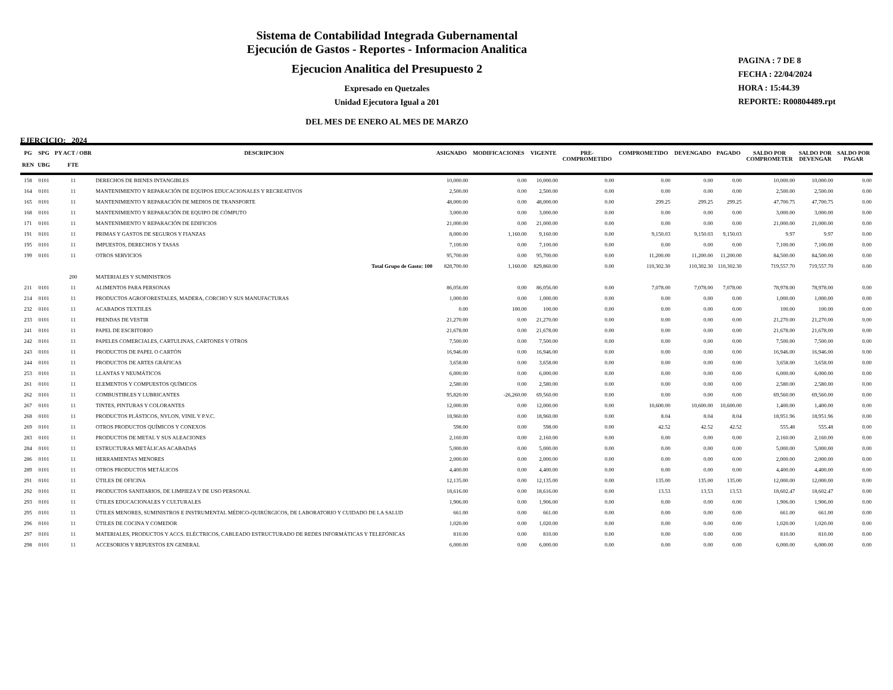Sistema de Contabilidad Integrada Gubernamental
Ejecución de Gastos - Reportes - Informacion Analitica
Ejecucion Analitica del Presupuesto 2
Expresado en Quetzales
Unidad Ejecutora Igual a 201
DEL MES DE ENERO AL MES DE MARZO
PAGINA : 7 DE 8
FECHA : 22/04/2024
HORA : 15:44.39
REPORTE: R00804489.rpt
EJERCICIO: 2024
| PG REN | SPG UBG | PY ACT / OBR FTE | DESCRIPCION | ASIGNADO | MODIFICACIONES | VIGENTE | PRE- COMPROMETIDO | COMPROMETIDO | DEVENGADO | PAGADO | SALDO POR COMPROMETER | SALDO POR DEVENGAR | SALDO POR PAGAR |
| --- | --- | --- | --- | --- | --- | --- | --- | --- | --- | --- | --- | --- | --- |
| 158 | 0101 | 11 | DERECHOS DE BIENES INTANGIBLES | 10,000.00 | 0.00 | 10,000.00 | 0.00 | 0.00 | 0.00 | 0.00 | 10,000.00 | 10,000.00 | 0.00 |
| 164 | 0101 | 11 | MANTENIMIENTO Y REPARACIÓN DE EQUIPOS EDUCACIONALES Y RECREATIVOS | 2,500.00 | 0.00 | 2,500.00 | 0.00 | 0.00 | 0.00 | 0.00 | 2,500.00 | 2,500.00 | 0.00 |
| 165 | 0101 | 11 | MANTENIMIENTO Y REPARACIÓN DE MEDIOS DE TRANSPORTE | 48,000.00 | 0.00 | 48,000.00 | 0.00 | 299.25 | 299.25 | 299.25 | 47,700.75 | 47,700.75 | 0.00 |
| 168 | 0101 | 11 | MANTENIMIENTO Y REPARACIÓN DE EQUIPO DE CÓMPUTO | 3,000.00 | 0.00 | 3,000.00 | 0.00 | 0.00 | 0.00 | 0.00 | 3,000.00 | 3,000.00 | 0.00 |
| 171 | 0101 | 11 | MANTENIMIENTO Y REPARACIÓN DE EDIFICIOS | 21,000.00 | 0.00 | 21,000.00 | 0.00 | 0.00 | 0.00 | 0.00 | 21,000.00 | 21,000.00 | 0.00 |
| 191 | 0101 | 11 | PRIMAS Y GASTOS DE SEGUROS Y FIANZAS | 8,000.00 | 1,160.00 | 9,160.00 | 0.00 | 9,150.03 | 9,150.03 | 9,150.03 | 9.97 | 9.97 | 0.00 |
| 195 | 0101 | 11 | IMPUESTOS, DERECHOS Y TASAS | 7,100.00 | 0.00 | 7,100.00 | 0.00 | 0.00 | 0.00 | 0.00 | 7,100.00 | 7,100.00 | 0.00 |
| 199 | 0101 | 11 | OTROS SERVICIOS | 95,700.00 | 0.00 | 95,700.00 | 0.00 | 11,200.00 | 11,200.00 | 11,200.00 | 84,500.00 | 84,500.00 | 0.00 |
| | | | Total Grupo de Gasto: 100 | 828,700.00 | 1,160.00 | 829,860.00 | 0.00 | 110,302.30 | 110,302.30 | 110,302.30 | 719,557.70 | 719,557.70 | 0.00 |
| | | 200 | MATERIALES Y SUMINISTROS | | | | | | | | | | |
| 211 | 0101 | 11 | ALIMENTOS PARA PERSONAS | 86,056.00 | 0.00 | 86,056.00 | 0.00 | 7,078.00 | 7,078.00 | 7,078.00 | 78,978.00 | 78,978.00 | 0.00 |
| 214 | 0101 | 11 | PRODUCTOS AGROFORESTALES, MADERA, CORCHO Y SUS MANUFACTURAS | 1,000.00 | 0.00 | 1,000.00 | 0.00 | 0.00 | 0.00 | 0.00 | 1,000.00 | 1,000.00 | 0.00 |
| 232 | 0101 | 11 | ACABADOS TEXTILES | 0.00 | 100.00 | 100.00 | 0.00 | 0.00 | 0.00 | 0.00 | 100.00 | 100.00 | 0.00 |
| 233 | 0101 | 11 | PRENDAS DE VESTIR | 21,270.00 | 0.00 | 21,270.00 | 0.00 | 0.00 | 0.00 | 0.00 | 21,270.00 | 21,270.00 | 0.00 |
| 241 | 0101 | 11 | PAPEL DE ESCRITORIO | 21,678.00 | 0.00 | 21,678.00 | 0.00 | 0.00 | 0.00 | 0.00 | 21,678.00 | 21,678.00 | 0.00 |
| 242 | 0101 | 11 | PAPELES COMERCIALES, CARTULINAS, CARTONES Y OTROS | 7,500.00 | 0.00 | 7,500.00 | 0.00 | 0.00 | 0.00 | 0.00 | 7,500.00 | 7,500.00 | 0.00 |
| 243 | 0101 | 11 | PRODUCTOS DE PAPEL O CARTÓN | 16,946.00 | 0.00 | 16,946.00 | 0.00 | 0.00 | 0.00 | 0.00 | 16,946.00 | 16,946.00 | 0.00 |
| 244 | 0101 | 11 | PRODUCTOS DE ARTES GRÁFICAS | 3,658.00 | 0.00 | 3,658.00 | 0.00 | 0.00 | 0.00 | 0.00 | 3,658.00 | 3,658.00 | 0.00 |
| 253 | 0101 | 11 | LLANTAS Y NEUMÁTICOS | 6,000.00 | 0.00 | 6,000.00 | 0.00 | 0.00 | 0.00 | 0.00 | 6,000.00 | 6,000.00 | 0.00 |
| 261 | 0101 | 11 | ELEMENTOS Y COMPUESTOS QUÍMICOS | 2,580.00 | 0.00 | 2,580.00 | 0.00 | 0.00 | 0.00 | 0.00 | 2,580.00 | 2,580.00 | 0.00 |
| 262 | 0101 | 11 | COMBUSTIBLES Y LUBRICANTES | 95,820.00 | -26,260.00 | 69,560.00 | 0.00 | 0.00 | 0.00 | 0.00 | 69,560.00 | 69,560.00 | 0.00 |
| 267 | 0101 | 11 | TINTES, PINTURAS Y COLORANTES | 12,000.00 | 0.00 | 12,000.00 | 0.00 | 10,600.00 | 10,600.00 | 10,600.00 | 1,400.00 | 1,400.00 | 0.00 |
| 268 | 0101 | 11 | PRODUCTOS PLÁSTICOS, NYLON, VINIL Y P.V.C. | 18,960.00 | 0.00 | 18,960.00 | 0.00 | 8.04 | 8.04 | 8.04 | 18,951.96 | 18,951.96 | 0.00 |
| 269 | 0101 | 11 | OTROS PRODUCTOS QUÍMICOS Y CONEXOS | 598.00 | 0.00 | 598.00 | 0.00 | 42.52 | 42.52 | 42.52 | 555.48 | 555.48 | 0.00 |
| 283 | 0101 | 11 | PRODUCTOS DE METAL Y SUS ALEACIONES | 2,160.00 | 0.00 | 2,160.00 | 0.00 | 0.00 | 0.00 | 0.00 | 2,160.00 | 2,160.00 | 0.00 |
| 284 | 0101 | 11 | ESTRUCTURAS METÁLICAS ACABADAS | 5,000.00 | 0.00 | 5,000.00 | 0.00 | 0.00 | 0.00 | 0.00 | 5,000.00 | 5,000.00 | 0.00 |
| 286 | 0101 | 11 | HERRAMIENTAS MENORES | 2,000.00 | 0.00 | 2,000.00 | 0.00 | 0.00 | 0.00 | 0.00 | 2,000.00 | 2,000.00 | 0.00 |
| 289 | 0101 | 11 | OTROS PRODUCTOS METÁLICOS | 4,400.00 | 0.00 | 4,400.00 | 0.00 | 0.00 | 0.00 | 0.00 | 4,400.00 | 4,400.00 | 0.00 |
| 291 | 0101 | 11 | ÚTILES DE OFICINA | 12,135.00 | 0.00 | 12,135.00 | 0.00 | 135.00 | 135.00 | 135.00 | 12,000.00 | 12,000.00 | 0.00 |
| 292 | 0101 | 11 | PRODUCTOS SANITARIOS, DE LIMPIEZA Y DE USO PERSONAL | 18,616.00 | 0.00 | 18,616.00 | 0.00 | 13.53 | 13.53 | 13.53 | 18,602.47 | 18,602.47 | 0.00 |
| 293 | 0101 | 11 | ÚTILES EDUCACIONALES Y CULTURALES | 1,906.00 | 0.00 | 1,906.00 | 0.00 | 0.00 | 0.00 | 0.00 | 1,906.00 | 1,906.00 | 0.00 |
| 295 | 0101 | 11 | ÚTILES MENORES, SUMINISTROS E INSTRUMENTAL MÉDICO-QUIRÚRGICOS, DE LABORATORIO Y CUIDADO DE LA SALUD | 661.00 | 0.00 | 661.00 | 0.00 | 0.00 | 0.00 | 0.00 | 661.00 | 661.00 | 0.00 |
| 296 | 0101 | 11 | ÚTILES DE COCINA Y COMEDOR | 1,020.00 | 0.00 | 1,020.00 | 0.00 | 0.00 | 0.00 | 0.00 | 1,020.00 | 1,020.00 | 0.00 |
| 297 | 0101 | 11 | MATERIALES, PRODUCTOS Y ACCS. ELÉCTRICOS, CABLEADO ESTRUCTURADO DE REDES INFORMÁTICAS Y TELEFÓNICAS | 810.00 | 0.00 | 810.00 | 0.00 | 0.00 | 0.00 | 0.00 | 810.00 | 810.00 | 0.00 |
| 298 | 0101 | 11 | ACCESORIOS Y REPUESTOS EN GENERAL | 6,000.00 | 0.00 | 6,000.00 | 0.00 | 0.00 | 0.00 | 0.00 | 6,000.00 | 6,000.00 | 0.00 |